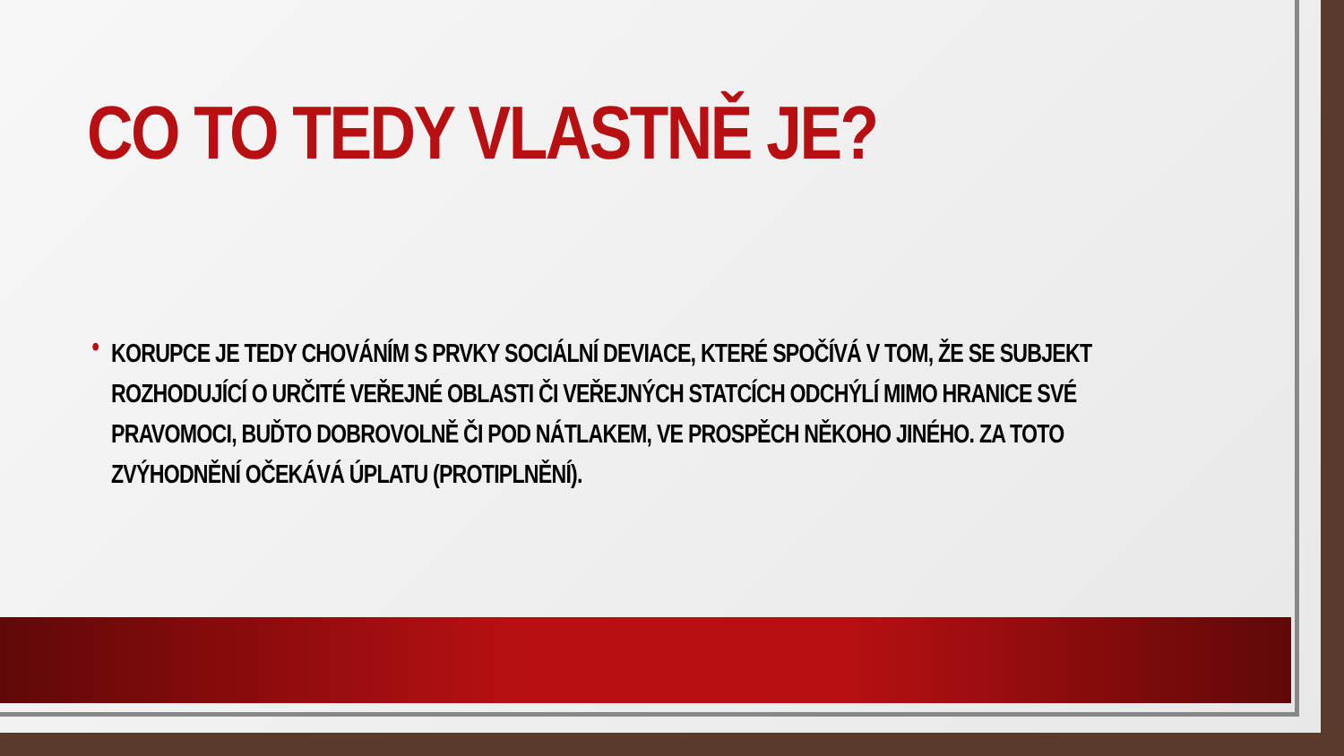CO TO TEDY VLASTNĚ JE?
• KORUPCE JE TEDY CHOVÁNÍM S PRVKY SOCIÁLNÍ DEVIACE, KTERÉ SPOČÍVÁ V TOM, ŽE SE SUBJEKT ROZHODUJÍCÍ O URČITÉ VEŘEJNÉ OBLASTI ČI VEŘEJNÝCH STATCÍCH ODCHÝLÍ MIMO HRANICE SVÉ PRAVOMOCI, BUĎTO DOBROVOLNĚ ČI POD NÁTLAKEM, VE PROSPĚCH NĚKOHO JINÉHO. ZA TOTO ZVÝHODNĚNÍ OČEKÁVÁ ÚPLATU (PROTIPLNĚNÍ).